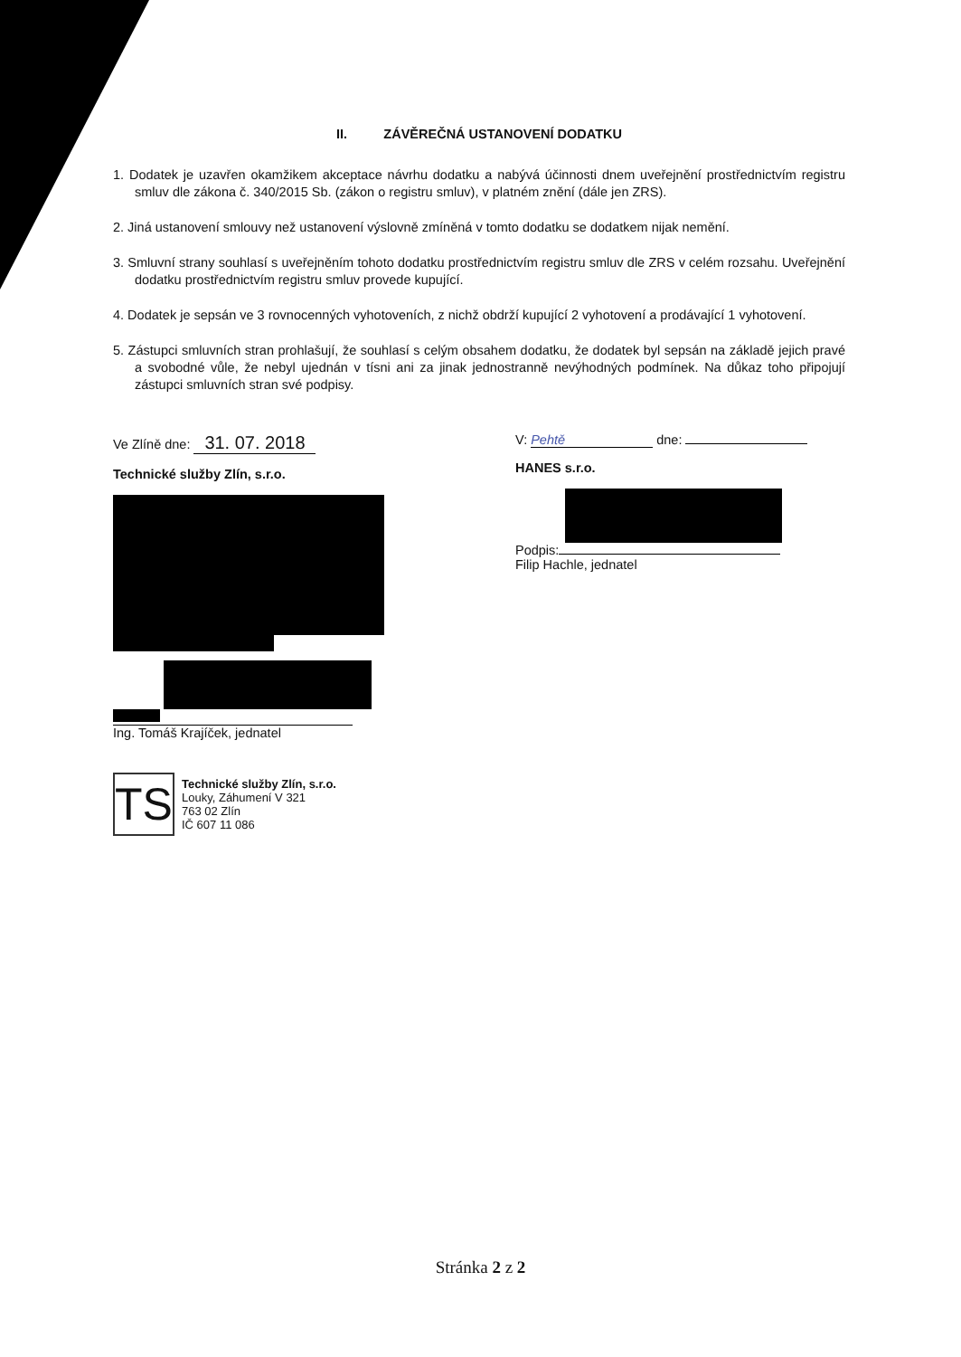II. ZÁVĚREČNÁ USTANOVENÍ DODATKU
1. Dodatek je uzavřen okamžikem akceptace návrhu dodatku a nabývá účinnosti dnem uveřejnění prostřednictvím registru smluv dle zákona č. 340/2015 Sb. (zákon o registru smluv), v platném znění (dále jen ZRS).
2. Jiná ustanovení smlouvy než ustanovení výslovně zmíněná v tomto dodatku se dodatkem nijak nemění.
3. Smluvní strany souhlasí s uveřejněním tohoto dodatku prostřednictvím registru smluv dle ZRS v celém rozsahu. Uveřejnění dodatku prostřednictvím registru smluv provede kupující.
4. Dodatek je sepsán ve 3 rovnocenných vyhotoveních, z nichž obdrží kupující 2 vyhotovení a prodávající 1 vyhotovení.
5. Zástupci smluvních stran prohlašují, že souhlasí s celým obsahem dodatku, že dodatek byl sepsán na základě jejich pravé a svobodné vůle, že nebyl ujednán v tísni ani za jinak jednostranně nevýhodných podmínek. Na důkaz toho připojují zástupci smluvních stran své podpisy.
Ve Zlíně dne: 31. 07. 2018
Technické služby Zlín, s.r.o.
Ing. Tomáš Krajíček, jednatel
TS
Technické služby Zlín, s.r.o.
Louky, Záhumení V 321
763 02 Zlín
IČ 607 11 086
V: Pehtě dne:
HANES s.r.o.
Podpis:
Filip Hachle, jednatel
Stránka 2 z 2